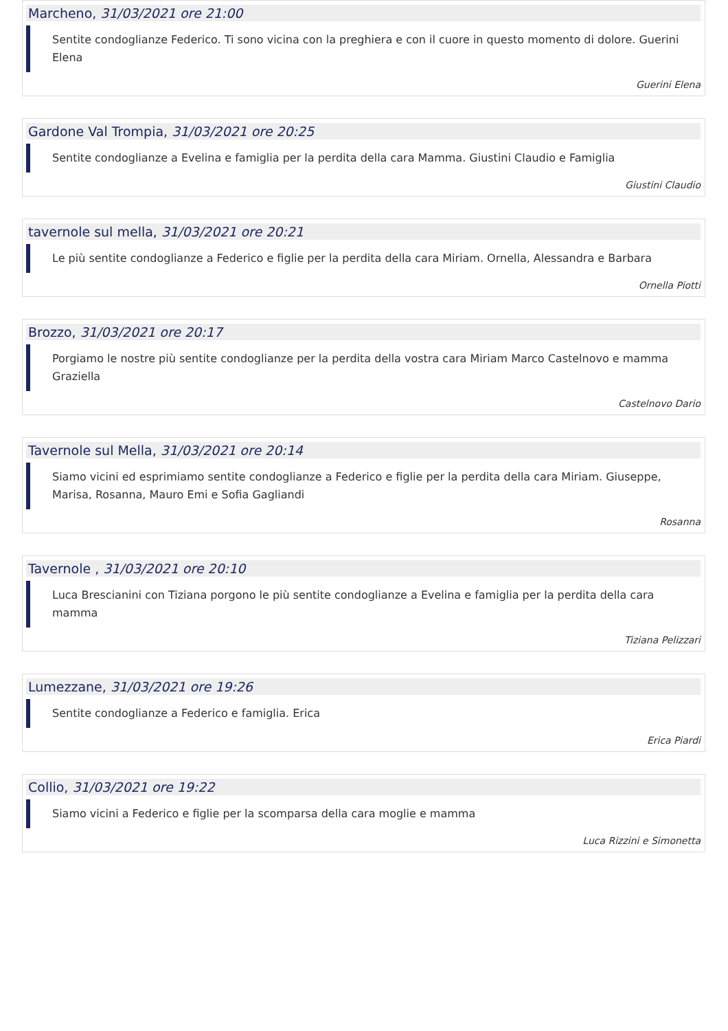Marcheno, 31/03/2021 ore 21:00
Sentite condoglianze Federico. Ti sono vicina con la preghiera e con il cuore in questo momento di dolore. Guerini Elena
Guerini Elena
Gardone Val Trompia, 31/03/2021 ore 20:25
Sentite condoglianze a Evelina e famiglia per la perdita della cara Mamma. Giustini Claudio e Famiglia
Giustini Claudio
tavernole sul mella, 31/03/2021 ore 20:21
Le più sentite condoglianze a Federico e figlie per la perdita della cara Miriam. Ornella, Alessandra e Barbara
Ornella Piotti
Brozzo, 31/03/2021 ore 20:17
Porgiamo le nostre più sentite condoglianze per la perdita della vostra cara Miriam Marco Castelnovo e mamma Graziella
Castelnovo Dario
Tavernole sul Mella, 31/03/2021 ore 20:14
Siamo vicini ed esprimiamo sentite condoglianze a Federico e figlie per la perdita della cara Miriam. Giuseppe, Marisa, Rosanna, Mauro Emi e Sofia Gagliandi
Rosanna
Tavernole , 31/03/2021 ore 20:10
Luca Brescianini con Tiziana porgono le più sentite condoglianze a Evelina e famiglia per la perdita della cara mamma
Tiziana Pelizzari
Lumezzane, 31/03/2021 ore 19:26
Sentite condoglianze a Federico e famiglia. Erica
Erica Piardi
Collio, 31/03/2021 ore 19:22
Siamo vicini a Federico e figlie per la scomparsa della cara moglie e mamma
Luca Rizzini e Simonetta